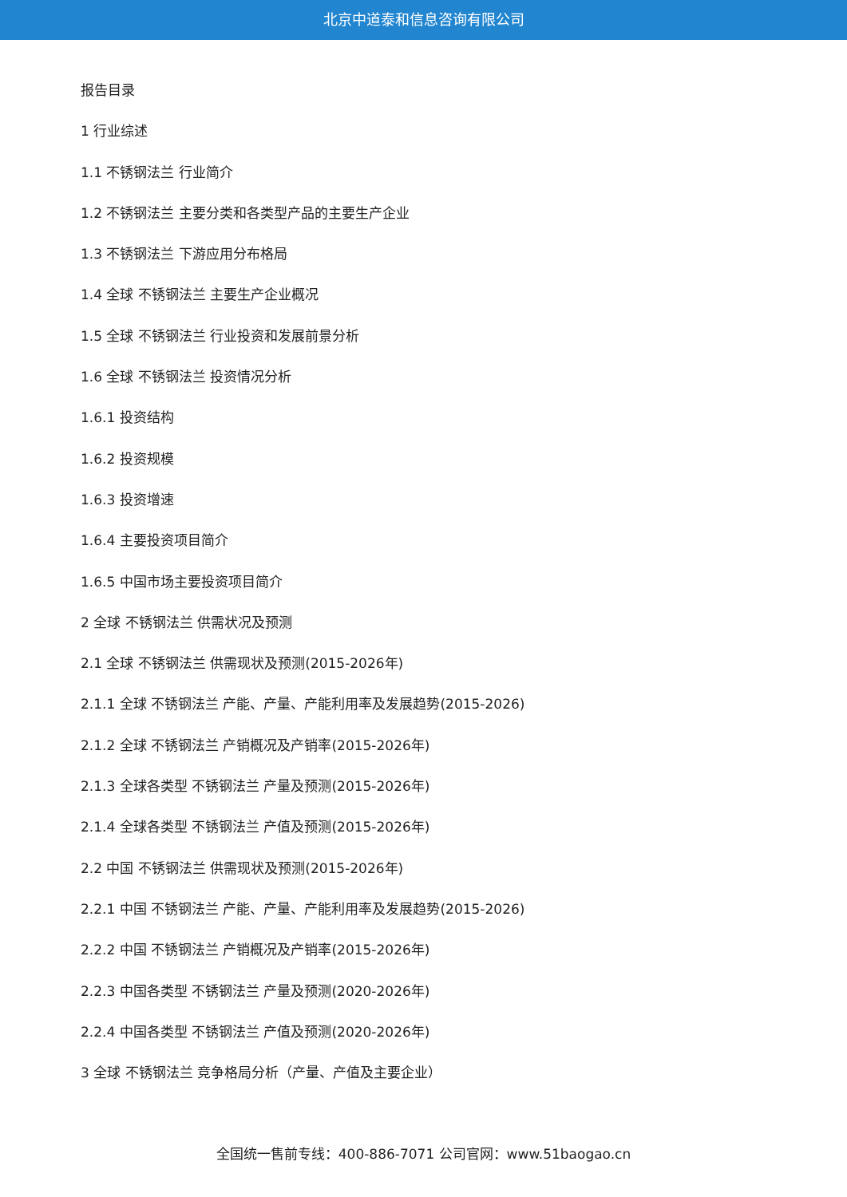北京中道泰和信息咨询有限公司
报告目录
1 行业综述
1.1 不锈钢法兰 行业简介
1.2 不锈钢法兰 主要分类和各类型产品的主要生产企业
1.3 不锈钢法兰 下游应用分布格局
1.4 全球 不锈钢法兰 主要生产企业概况
1.5 全球 不锈钢法兰 行业投资和发展前景分析
1.6 全球 不锈钢法兰 投资情况分析
1.6.1 投资结构
1.6.2 投资规模
1.6.3 投资增速
1.6.4 主要投资项目简介
1.6.5 中国市场主要投资项目简介
2 全球 不锈钢法兰 供需状况及预测
2.1 全球 不锈钢法兰 供需现状及预测(2015-2026年)
2.1.1 全球 不锈钢法兰 产能、产量、产能利用率及发展趋势(2015-2026)
2.1.2 全球 不锈钢法兰 产销概况及产销率(2015-2026年)
2.1.3 全球各类型 不锈钢法兰 产量及预测(2015-2026年)
2.1.4 全球各类型 不锈钢法兰 产值及预测(2015-2026年)
2.2 中国 不锈钢法兰 供需现状及预测(2015-2026年)
2.2.1 中国 不锈钢法兰 产能、产量、产能利用率及发展趋势(2015-2026)
2.2.2 中国 不锈钢法兰 产销概况及产销率(2015-2026年)
2.2.3 中国各类型 不锈钢法兰 产量及预测(2020-2026年)
2.2.4 中国各类型 不锈钢法兰 产值及预测(2020-2026年)
3 全球 不锈钢法兰 竞争格局分析（产量、产值及主要企业）
全国统一售前专线：400-886-7071 公司官网：www.51baogao.cn